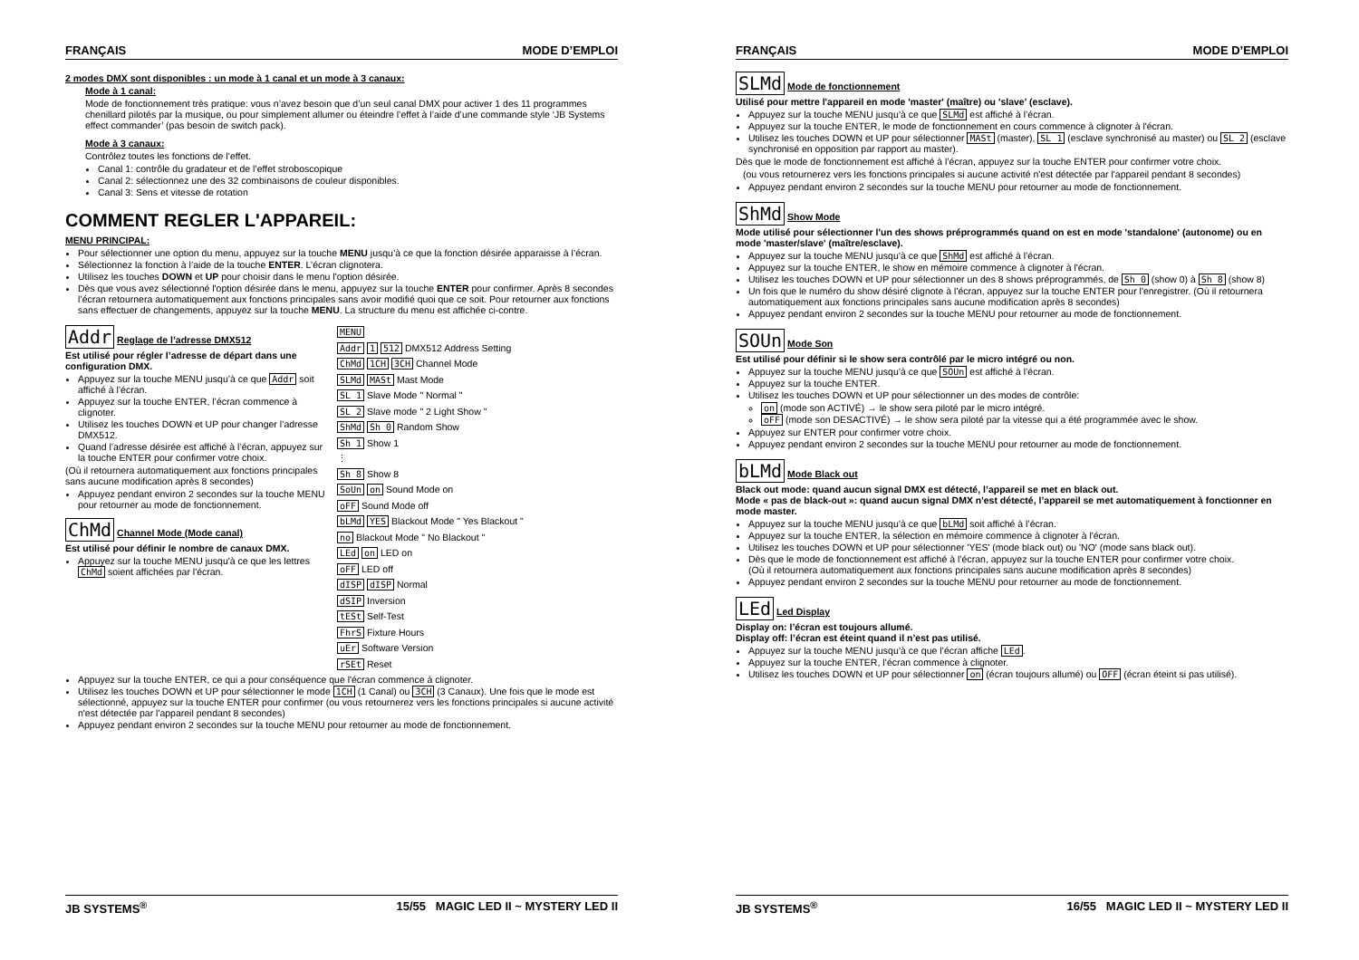FRANÇAIS MODE D’EMPLOI
2 modes DMX sont disponibles : un mode à 1 canal et un mode à 3 canaux:
Mode à 1 canal:
Mode de fonctionnement très pratique: vous n’avez besoin que d’un seul canal DMX pour activer 1 des 11 programmes chenillard pilotés par la musique, ou pour simplement allumer ou éteindre l’effet à l’aide d’une commande style ‘JB Systems effect commander’ (pas besoin de switch pack).
Mode à 3 canaux:
Contrôlez toutes les fonctions de l’effet.
Canal 1: contrôle du gradateur et de l’effet stroboscopique
Canal 2: sélectionnez une des 32 combinaisons de couleur disponibles.
Canal 3: Sens et vitesse de rotation
COMMENT REGLER L'APPAREIL:
MENU PRINCIPAL:
Pour sélectionner une option du menu, appuyez sur la touche MENU jusqu’à ce que la fonction désirée apparaisse à l’écran.
Sélectionnez la fonction à l’aide de la touche ENTER. L’écran clignotera.
Utilisez les touches DOWN et UP pour choisir dans le menu l'option désirée.
Dès que vous avez sélectionné l'option désirée dans le menu, appuyez sur la touche ENTER pour confirmer. Après 8 secondes l’écran retournera automatiquement aux fonctions principales sans avoir modifié quoi que ce soit. Pour retourner aux fonctions sans effectuer de changements, appuyez sur la touche MENU. La structure du menu est affichée ci-contre.
Addr Reglage de l’adresse DMX512
Est utilisé pour régler l’adresse de départ dans une configuration DMX.
Appuyez sur la touche MENU jusqu’à ce que Addr soit affiché à l’écran.
Appuyez sur la touche ENTER, l’écran commence à clignoter.
Utilisez les touches DOWN et UP pour changer l’adresse DMX512.
Quand l’adresse désirée est affiché à l’écran, appuyez sur la touche ENTER pour confirmer votre choix.
(Où il retournera automatiquement aux fonctions principales sans aucune modification après 8 secondes)
Appuyez pendant environ 2 secondes sur la touche MENU pour retourner au mode de fonctionnement.
ChMd Channel Mode (Mode canal)
Est utilisé pour définir le nombre de canaux DMX.
Appuyez sur la touche MENU jusqu'à ce que les lettres ChMd soient affichées par l'écran.
MENU
Addr 1 512 DMX512 Address Setting
ChMd 1CH 3CH Channel Mode
SLMd MASt Mast Mode
SL 1 Slave Mode " Normal "
SL 2 Slave mode " 2 Light Show "
ShMd Sh 0 Random Show
Sh 1 Show 1
⋮
Sh 8 Show 8
SoUn on Sound Mode on
oFF Sound Mode off
bLMd YES Blackout Mode " Yes Blackout "
no Blackout Mode " No Blackout "
LEd on LED on
oFF LED off
dISP dISP Normal
dSIP Inversion
tESt Self-Test
FhrS Fixture Hours
uEr Software Version
rSEt Reset
Appuyez sur la touche ENTER, ce qui a pour conséquence que l'écran commence à clignoter.
Utilisez les touches DOWN et UP pour sélectionner le mode 1CH (1 Canal) ou 3CH (3 Canaux). Une fois que le mode est sélectionné, appuyez sur la touche ENTER pour confirmer (ou vous retournerez vers les fonctions principales si aucune activité n'est détectée par l'appareil pendant 8 secondes)
Appuyez pendant environ 2 secondes sur la touche MENU pour retourner au mode de fonctionnement.
JB SYSTEMS<sup>®</sup> 15/55 MAGIC LED II ~ MYSTERY LED II
FRANÇAIS MODE D’EMPLOI
SLMd Mode de fonctionnement
Utilisé pour mettre l'appareil en mode 'master' (maître) ou 'slave' (esclave).
Appuyez sur la touche MENU jusqu’à ce que SLMd est affiché à l’écran.
Appuyez sur la touche ENTER, le mode de fonctionnement en cours commence à clignoter à l'écran.
Utilisez les touches DOWN et UP pour sélectionner MASt (master), SL 1 (esclave synchronisé au master) ou SL 2 (esclave synchronisé en opposition par rapport au master).
Dès que le mode de fonctionnement est affiché à l’écran, appuyez sur la touche ENTER pour confirmer votre choix.
(ou vous retournerez vers les fonctions principales si aucune activité n'est détectée par l'appareil pendant 8 secondes)
Appuyez pendant environ 2 secondes sur la touche MENU pour retourner au mode de fonctionnement.
ShMd Show Mode
Mode utilisé pour sélectionner l'un des shows préprogrammés quand on est en mode 'standalone' (autonome) ou en mode 'master/slave' (maître/esclave).
Appuyez sur la touche MENU jusqu’à ce que ShMd est affiché à l’écran.
Appuyez sur la touche ENTER, le show en mémoire commence à clignoter à l'écran.
Utilisez les touches DOWN et UP pour sélectionner un des 8 shows préprogrammés, de Sh 0 (show 0) à Sh 8 (show 8)
Un fois que le numéro du show désiré clignote à l'écran, appuyez sur la touche ENTER pour l'enregistrer. (Où il retournera automatiquement aux fonctions principales sans aucune modification après 8 secondes)
Appuyez pendant environ 2 secondes sur la touche MENU pour retourner au mode de fonctionnement.
SOUn Mode Son
Est utilisé pour définir si le show sera contrôlé par le micro intégré ou non.
Appuyez sur la touche MENU jusqu’à ce que SOUn est affiché à l’écran.
Appuyez sur la touche ENTER.
Utilisez les touches DOWN et UP pour sélectionner un des modes de contrôle:
on (mode son ACTIVÉ) → le show sera piloté par le micro intégré.
oFF (mode son DESACTIVÉ) → le show sera piloté par la vitesse qui a été programmée avec le show.
Appuyez sur ENTER pour confirmer votre choix.
Appuyez pendant environ 2 secondes sur la touche MENU pour retourner au mode de fonctionnement.
bLMd Mode Black out
Black out mode: quand aucun signal DMX est détecté, l’appareil se met en black out.
Mode « pas de black-out »: quand aucun signal DMX n'est détecté, l’appareil se met automatiquement à fonctionner en mode master.
Appuyez sur la touche MENU jusqu’à ce que bLMd soit affiché à l’écran.
Appuyez sur la touche ENTER, la sélection en mémoire commence à clignoter à l'écran.
Utilisez les touches DOWN et UP pour sélectionner 'YES' (mode black out) ou 'NO' (mode sans black out).
Dès que le mode de fonctionnement est affiché à l’écran, appuyez sur la touche ENTER pour confirmer votre choix.
(Où il retournera automatiquement aux fonctions principales sans aucune modification après 8 secondes)
Appuyez pendant environ 2 secondes sur la touche MENU pour retourner au mode de fonctionnement.
LEd Led Display
Display on: l’écran est toujours allumé.
Display off: l’écran est éteint quand il n’est pas utilisé.
Appuyez sur la touche MENU jusqu’à ce que l’écran affiche LEd.
Appuyez sur la touche ENTER, l’écran commence à clignoter.
Utilisez les touches DOWN et UP pour sélectionner on (écran toujours allumé) ou OFF (écran éteint si pas utilisé).
JB SYSTEMS<sup>®</sup> 16/55 MAGIC LED II ~ MYSTERY LED II